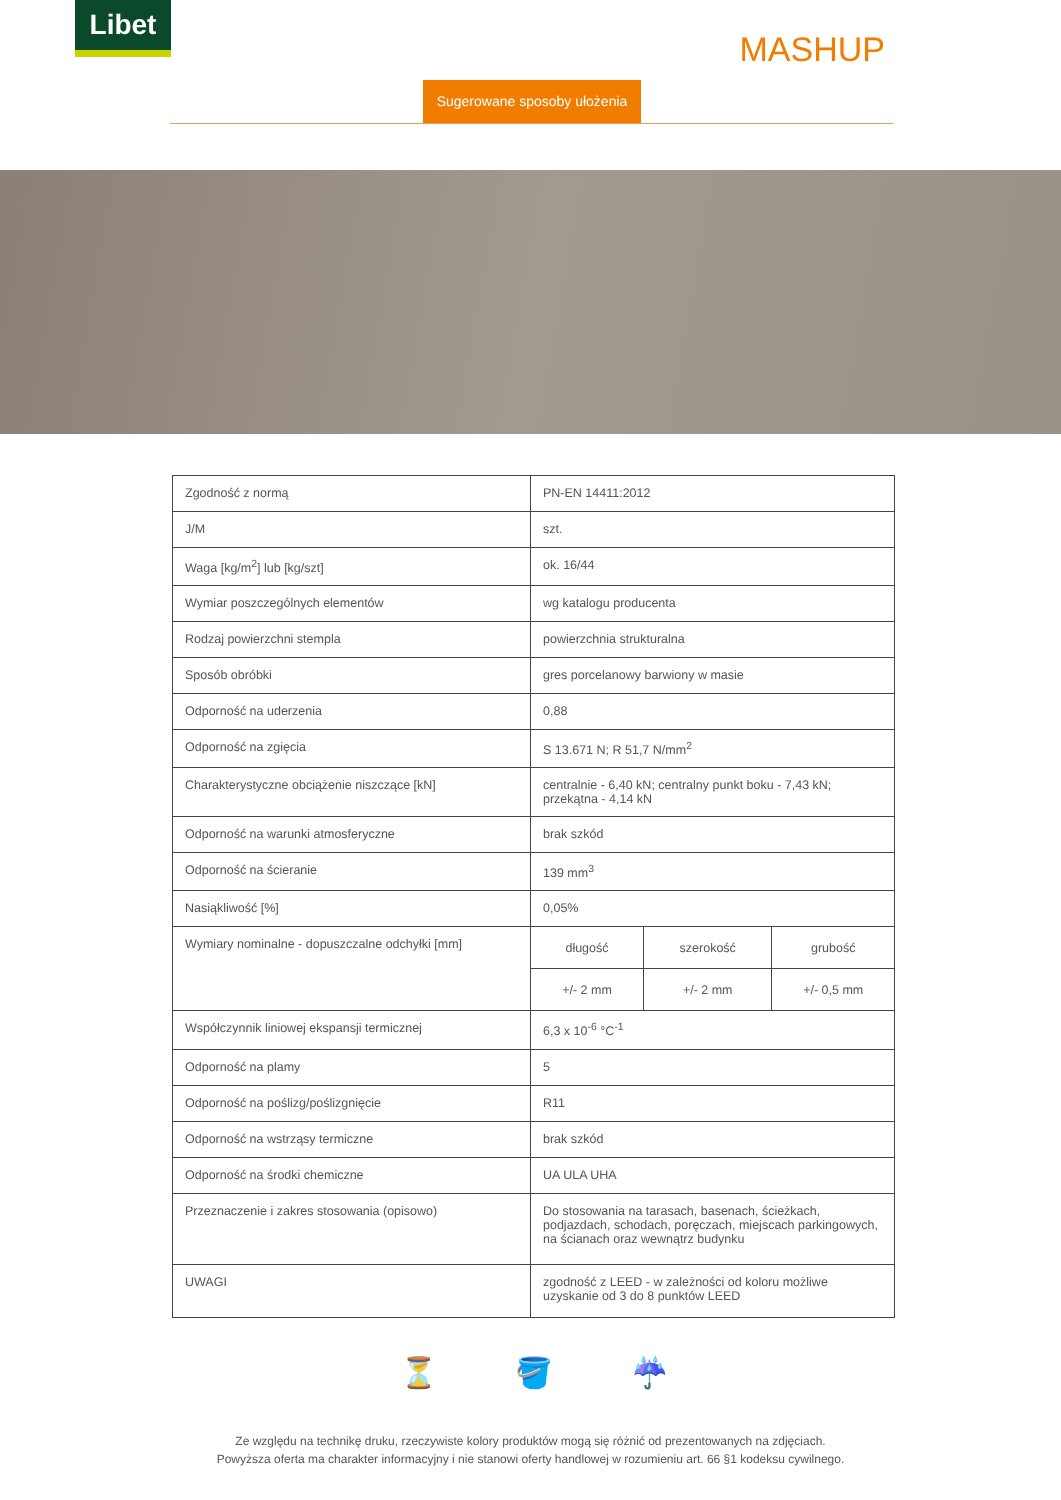Libet
MASHUP
Sugerowane sposoby ułożenia
| Zgodność z normą | PN-EN 14411:2012 | | |
| J/M | szt. | | |
| Waga [kg/m<sup>2</sup>] lub [kg/szt] | ok. 16/44 | | |
| Wymiar poszczególnych elementów | wg katalogu producenta | | |
| Rodzaj powierzchni stempla | powierzchnia strukturalna | | |
| Sposób obróbki | gres porcelanowy barwiony w masie | | |
| Odporność na uderzenia | 0,88 | | |
| Odporność na zgięcia | S 13.671 N; R 51,7 N/mm<sup>2</sup> | | |
| Charakterystyczne obciążenie niszczące [kN] | centralnie - 6,40 kN; centralny punkt boku - 7,43 kN; przekątna - 4,14 kN | | |
| Odporność na warunki atmosferyczne | brak szkód | | |
| Odporność na ścieranie | 139 mm<sup>3</sup> | | |
| Nasiąkliwość [%] | 0,05% | | |
| Wymiary nominalne - dopuszczalne odchyłki [mm] | długość | szerokość | grubość |
| | +/- 2 mm | +/- 2 mm | +/- 0,5 mm |
| Współczynnik liniowej ekspansji termicznej | 6,3 x 10<sup>-6</sup> °C<sup>-1</sup> | | |
| Odporność na plamy | 5 | | |
| Odporność na poślizg/poślizgnięcie | R11 | | |
| Odporność na wstrząsy termiczne | brak szkód | | |
| Odporność na środki chemiczne | UA ULA UHA | | |
| Przeznaczenie i zakres stosowania (opisowo) | Do stosowania na tarasach, basenach, ścieżkach, podjazdach, schodach, poręczach, miejscach parkingowych, na ścianach oraz wewnątrz budynku | | |
| UWAGI | zgodność z LEED - w zależności od koloru możliwe uzyskanie od 3 do 8 punktów LEED | | |
⏳ 🪣 ☔
Ze względu na technikę druku, rzeczywiste kolory produktów mogą się różnić od prezentowanych na zdjęciach.
Powyższa oferta ma charakter informacyjny i nie stanowi oferty handlowej w rozumieniu art. 66 §1 kodeksu cywilnego.